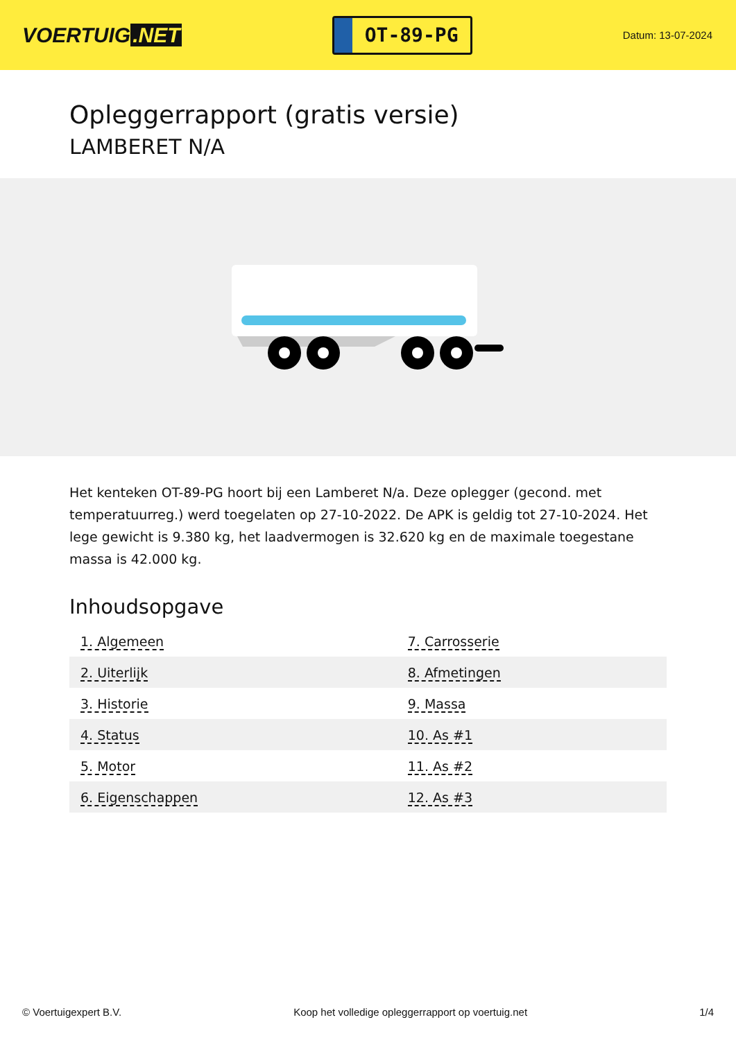VOERTUIG.NET
OT-89-PG
Datum: 13-07-2024
Opleggerrapport (gratis versie)
LAMBERET N/A
Het kenteken OT-89-PG hoort bij een Lamberet N/a. Deze oplegger (gecond. met temperatuurreg.) werd toegelaten op 27-10-2022. De APK is geldig tot 27-10-2024. Het lege gewicht is 9.380 kg, het laadvermogen is 32.620 kg en de maximale toegestane massa is 42.000 kg.
Inhoudsopgave
| 1. Algemeen | 7. Carrosserie |
| 2. Uiterlijk | 8. Afmetingen |
| 3. Historie | 9. Massa |
| 4. Status | 10. As #1 |
| 5. Motor | 11. As #2 |
| 6. Eigenschappen | 12. As #3 |
© Voertuigexpert B.V. Koop het volledige opleggerrapport op voertuig.net 1/4